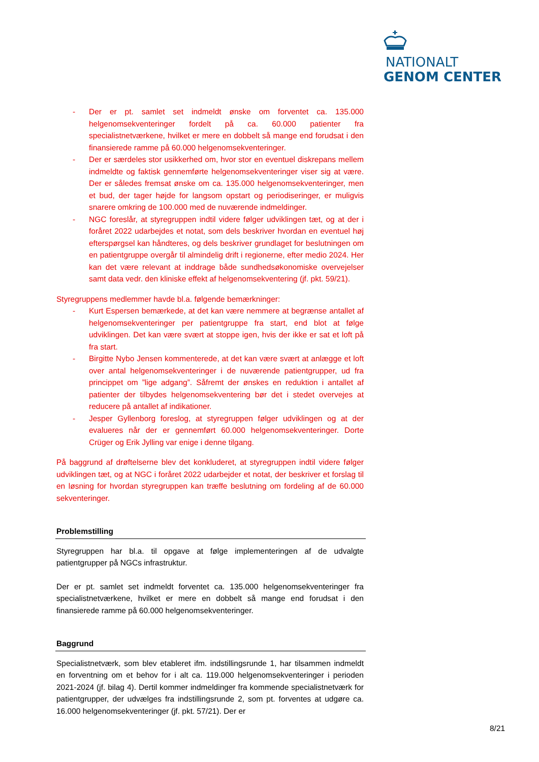NATIONALT
GENOM CENTER
- Der er pt. samlet set indmeldt ønske om forventet ca. 135.000 helgenomsekventeringer fordelt på ca. 60.000 patienter fra specialistnetværkene, hvilket er mere en dobbelt så mange end forudsat i den finansierede ramme på 60.000 helgenomsekventeringer.
- Der er særdeles stor usikkerhed om, hvor stor en eventuel diskrepans mellem indmeldte og faktisk gennemførte helgenomsekventeringer viser sig at være. Der er således fremsat ønske om ca. 135.000 helgenomsekventeringer, men et bud, der tager højde for langsom opstart og periodiseringer, er muligvis snarere omkring de 100.000 med de nuværende indmeldinger.
- NGC foreslår, at styregruppen indtil videre følger udviklingen tæt, og at der i foråret 2022 udarbejdes et notat, som dels beskriver hvordan en eventuel høj efterspørgsel kan håndteres, og dels beskriver grundlaget for beslutningen om en patientgruppe overgår til almindelig drift i regionerne, efter medio 2024. Her kan det være relevant at inddrage både sundhedsøkonomiske overvejelser samt data vedr. den kliniske effekt af helgenomsekventering (jf. pkt. 59/21).
Styregruppens medlemmer havde bl.a. følgende bemærkninger:
- Kurt Espersen bemærkede, at det kan være nemmere at begrænse antallet af helgenomsekventeringer per patientgruppe fra start, end blot at følge udviklingen. Det kan være svært at stoppe igen, hvis der ikke er sat et loft på fra start.
- Birgitte Nybo Jensen kommenterede, at det kan være svært at anlægge et loft over antal helgenomsekventeringer i de nuværende patientgrupper, ud fra princippet om ”lige adgang”. Såfremt der ønskes en reduktion i antallet af patienter der tilbydes helgenomsekventering bør det i stedet overvejes at reducere på antallet af indikationer.
- Jesper Gyllenborg foreslog, at styregruppen følger udviklingen og at der evalueres når der er gennemført 60.000 helgenomsekventeringer. Dorte Crüger og Erik Jylling var enige i denne tilgang.
På baggrund af drøftelserne blev det konkluderet, at styregruppen indtil videre følger udviklingen tæt, og at NGC i foråret 2022 udarbejder et notat, der beskriver et forslag til en løsning for hvordan styregruppen kan træffe beslutning om fordeling af de 60.000 sekventeringer.
Problemstilling
Styregruppen har bl.a. til opgave at følge implementeringen af de udvalgte patientgrupper på NGCs infrastruktur.
Der er pt. samlet set indmeldt forventet ca. 135.000 helgenomsekventeringer fra specialistnetværkene, hvilket er mere en dobbelt så mange end forudsat i den finansierede ramme på 60.000 helgenomsekventeringer.
Baggrund
Specialistnetværk, som blev etableret ifm. indstillingsrunde 1, har tilsammen indmeldt en forventning om et behov for i alt ca. 119.000 helgenomsekventeringer i perioden 2021-2024 (jf. bilag 4). Dertil kommer indmeldinger fra kommende specialistnetværk for patientgrupper, der udvælges fra indstillingsrunde 2, som pt. forventes at udgøre ca. 16.000 helgenomsekventeringer (jf. pkt. 57/21). Der er
8/21